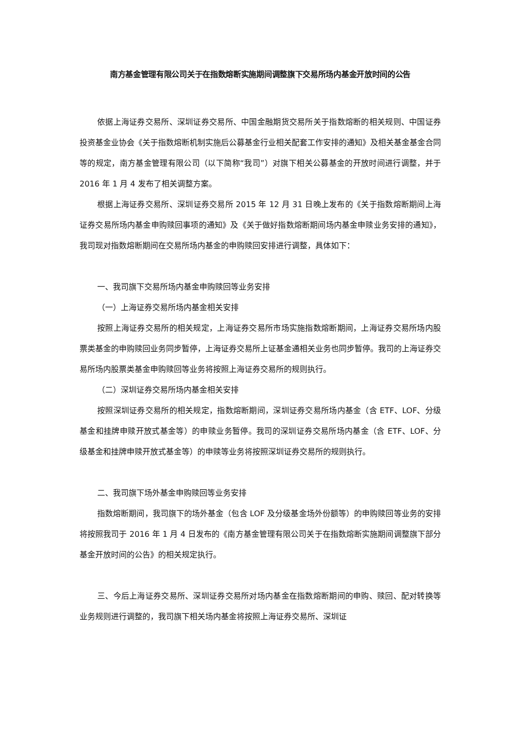南方基金管理有限公司关于在指数熔断实施期间调整旗下交易所场内基金开放时间的公告
依据上海证券交易所、深圳证券交易所、中国金融期货交易所关于指数熔断的相关规则、中国证券投资基金业协会《关于指数熔断机制实施后公募基金行业相关配套工作安排的通知》及相关基金基金合同等的规定，南方基金管理有限公司（以下简称“我司”）对旗下相关公募基金的开放时间进行调整，并于 2016 年 1 月 4 发布了相关调整方案。
根据上海证券交易所、深圳证券交易所 2015 年 12 月 31 日晚上发布的《关于指数熔断期间上海证券交易所场内基金申购赎回事项的通知》及《关于做好指数熔断期间场内基金申赎业务安排的通知》，我司现对指数熔断期间在交易所场内基金的申购赎回安排进行调整，具体如下：
一、我司旗下交易所场内基金申购赎回等业务安排
（一）上海证券交易所场内基金相关安排
按照上海证券交易所的相关规定，上海证券交易所市场实施指数熔断期间，上海证券交易所场内股票类基金的申购赎回业务同步暂停，上海证券交易所上证基金通相关业务也同步暂停。我司的上海证券交易所场内股票类基金申购赎回等业务将按照上海证券交易所的规则执行。
（二）深圳证券交易所场内基金相关安排
按照深圳证券交易所的相关规定，指数熔断期间，深圳证券交易所场内基金（含 ETF、LOF、分级基金和挂牌申赎开放式基金等）的申赎业务暂停。我司的深圳证券交易所场内基金（含 ETF、LOF、分级基金和挂牌申赎开放式基金等）的申赎等业务将按照深圳证券交易所的规则执行。
二、我司旗下场外基金申购赎回等业务安排
指数熔断期间，我司旗下的场外基金（包含 LOF 及分级基金场外份额等）的申购赎回等业务的安排将按照我司于 2016 年 1 月 4 日发布的《南方基金管理有限公司关于在指数熔断实施期间调整旗下部分基金开放时间的公告》的相关规定执行。
三、今后上海证券交易所、深圳证券交易所对场内基金在指数熔断期间的申购、赎回、配对转换等业务规则进行调整的，我司旗下相关场内基金将按照上海证券交易所、深圳证